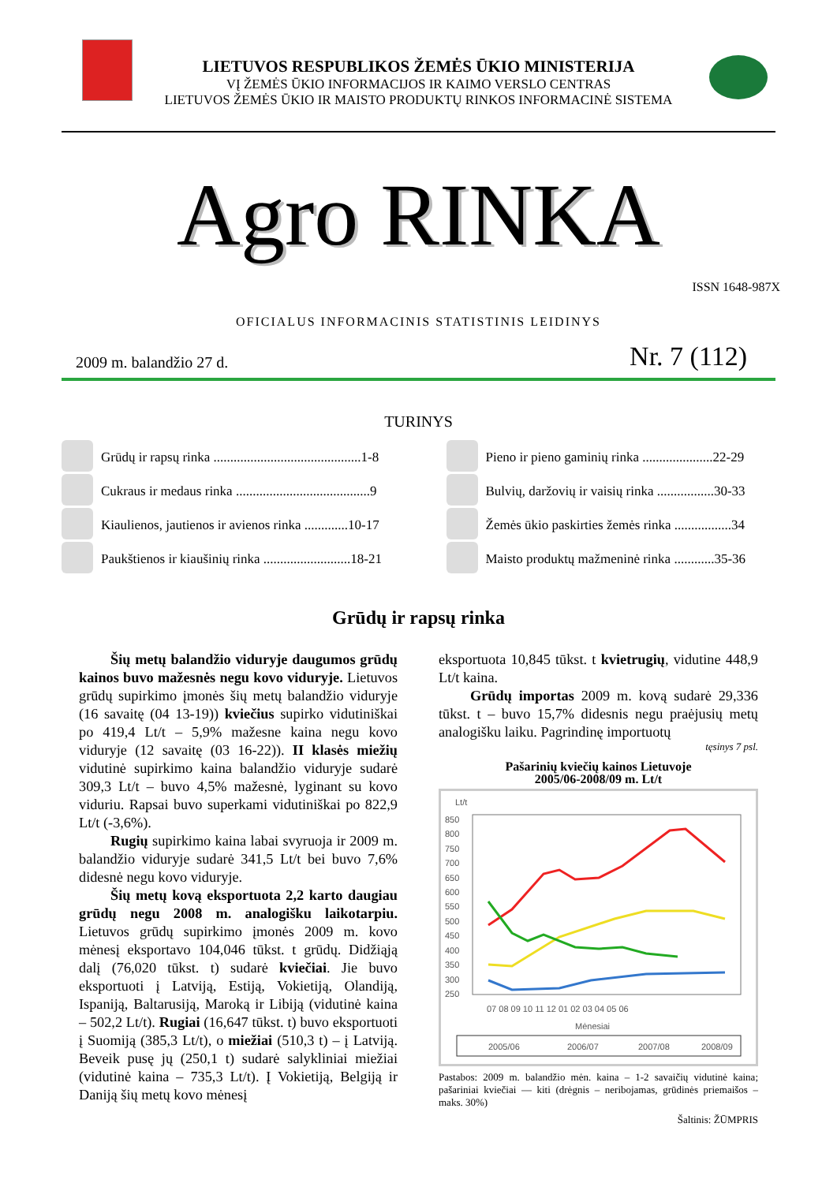LIETUVOS RESPUBLIKOS ŽEMĖS ŪKIO MINISTERIJA
VĮ ŽEMĖS ŪKIO INFORMACIJOS IR KAIMO VERSLO CENTRAS
LIETUVOS ŽEMĖS ŪKIO IR MAISTO PRODUKTŲ RINKOS INFORMACINĖ SISTEMA
Agro RINKA
ISSN 1648-987X
OFICIALUS INFORMACINIS STATISTINIS LEIDINYS
2009 m. balandžio 27 d. Nr. 7 (112)
TURINYS
Grūdų ir rapsų rinka ............................................1-8
Cukraus ir medaus rinka ........................................9
Kiaulienos, jautienos ir avienos rinka .............10-17
Paukštienos ir kiaušinių rinka ..........................18-21
Pieno ir pieno gaminių rinka .....................22-29
Bulvių, daržovių ir vaisių rinka .................30-33
Žemės ūkio paskirties žemės rinka .................34
Maisto produktų mažmeninė rinka ............35-36
Grūdų ir rapsų rinka
Šių metų balandžio viduryje daugumos grūdų kainos buvo mažesnės negu kovo viduryje. Lietuvos grūdų supirkimo įmonės šių metų balandžio viduryje (16 savaitę (04 13-19)) kviečius supirko vidutiniškai po 419,4 Lt/t – 5,9% mažesne kaina negu kovo viduryje (12 savaitę (03 16-22)). II klasės miežių vidutinė supirkimo kaina balandžio viduryje sudarė 309,3 Lt/t – buvo 4,5% mažesnė, lyginant su kovo viduriu. Rapsai buvo superkami vidutiniškai po 822,9 Lt/t (-3,6%).
Rugių supirkimo kaina labai svyruoja ir 2009 m. balandžio viduryje sudarė 341,5 Lt/t bei buvo 7,6% didesnė negu kovo viduryje.
Šių metų kovą eksportuota 2,2 karto daugiau grūdų negu 2008 m. analogišku laikotarpiu. Lietuvos grūdų supirkimo įmonės 2009 m. kovo mėnesį eksportavo 104,046 tūkst. t grūdų. Didžiąją dalį (76,020 tūkst. t) sudarė kviečiai. Jie buvo eksportuoti į Latviją, Estiją, Vokietiją, Olandiją, Ispaniją, Baltarusiją, Maroką ir Libiją (vidutinė kaina – 502,2 Lt/t). Rugiai (16,647 tūkst. t) buvo eksportuoti į Suomiją (385,3 Lt/t), o miežiai (510,3 t) – į Latviją. Beveik pusę jų (250,1 t) sudarė salykliniai miežiai (vidutinė kaina – 735,3 Lt/t). Į Vokietiją, Belgiją ir Daniją šių metų kovo mėnesį
eksportuota 10,845 tūkst. t kvietrugių, vidutine 448,9 Lt/t kaina.
Grūdų importas 2009 m. kovą sudarė 29,336 tūkst. t – buvo 15,7% didesnis negu praėjusių metų analogišku laiku. Pagrindinę importuotų
tęsinys 7 psl.
Pašarinių kviečių kainos Lietuvoje
2005/06-2008/09 m. Lt/t
Lt/t
850
800
750
700
650
600
550
500
450
400
350
300
250
07 08 09 10 11 12 01 02 03 04 05 06
Mėnesiai
2005/06
2006/07
2007/08
2008/09
Pastabos: 2009 m. balandžio mėn. kaina – 1-2 savaičių vidutinė kaina; pašariniai kviečiai — kiti (drėgnis – neribojamas, grūdinės priemaišos – maks. 30%)
Šaltinis: ŽŪMPRIS